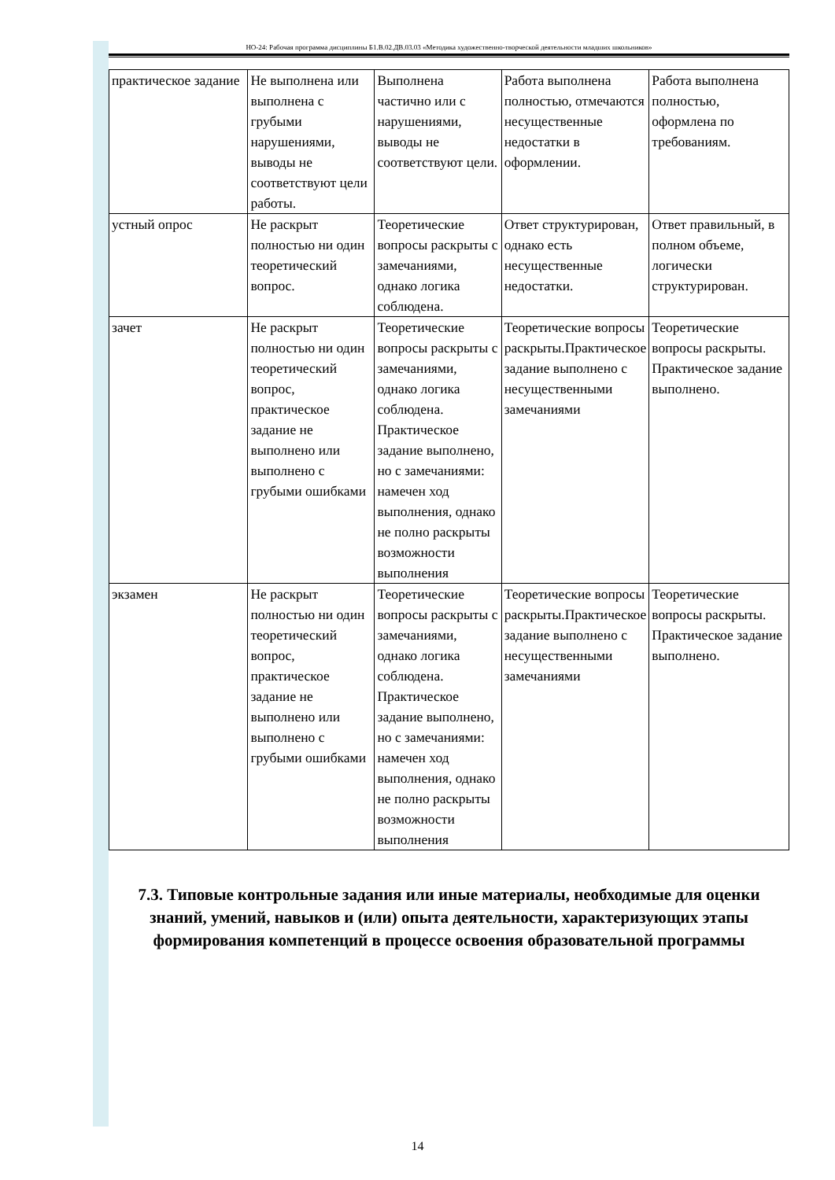НО-24: Рабочая программа дисциплины Б1.В.02.ДВ.03.03 «Методика художественно-творческой деятельности младших школьников»
| практическое задание | Не выполнена или выполнена с грубыми нарушениями, выводы не соответствуют цели работы. | Выполнена частично или с нарушениями, выводы не соответствуют цели. | Работа выполнена полностью, отмечаются несущественные недостатки в оформлении. | Работа выполнена полностью, оформлена по требованиям. |
| устный опрос | Не раскрыт полностью ни один теоретический вопрос. | Теоретические вопросы раскрыты с замечаниями, однако логика соблюдена. | Ответ структурирован, однако есть несущественные недостатки. | Ответ правильный, в полном объеме, логически структурирован. |
| зачет | Не раскрыт полностью ни один теоретический вопрос, практическое задание не выполнено или выполнено с грубыми ошибками | Теоретические вопросы раскрыты с замечаниями, однако логика соблюдена. Практическое задание выполнено, но с замечаниями: намечен ход выполнения, однако не полно раскрыты возможности выполнения | Теоретические вопросы раскрыты.Практическое задание выполнено с несущественными замечаниями | Теоретические вопросы раскрыты. Практическое задание выполнено. |
| экзамен | Не раскрыт полностью ни один теоретический вопрос, практическое задание не выполнено или выполнено с грубыми ошибками | Теоретические вопросы раскрыты с замечаниями, однако логика соблюдена. Практическое задание выполнено, но с замечаниями: намечен ход выполнения, однако не полно раскрыты возможности выполнения | Теоретические вопросы раскрыты.Практическое задание выполнено с несущественными замечаниями | Теоретические вопросы раскрыты. Практическое задание выполнено. |
7.3. Типовые контрольные задания или иные материалы, необходимые для оценки знаний, умений, навыков и (или) опыта деятельности, характеризующих этапы формирования компетенций в процессе освоения образовательной программы
14